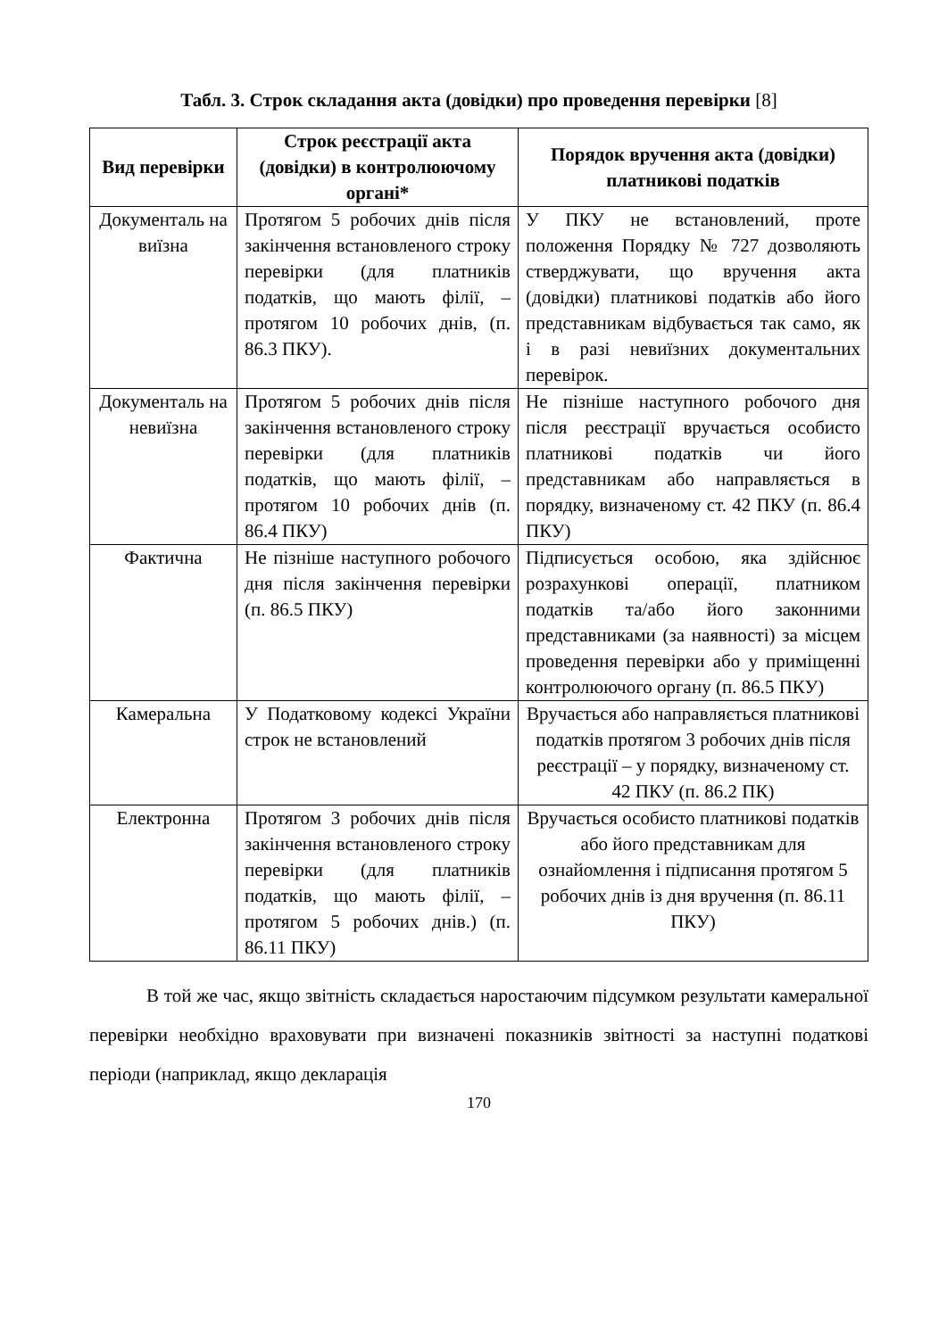Табл. 3. Строк складання акта (довідки) про проведення перевірки [8]
| Вид перевірки | Строк реєстрації акта (довідки) в контролюючому органі* | Порядок вручення акта (довідки) платникові податків |
| --- | --- | --- |
| Документаль на виїзна | Протягом 5 робочих днів після закінчення встановленого строку перевірки (для платників податків, що мають філії, – протягом 10 робочих днів, (п. 86.3 ПКУ). | У ПКУ не встановлений, проте положення Порядку № 727 дозволяють стверджувати, що вручення акта (довідки) платникові податків або його представникам відбувається так само, як і в разі невиїзних документальних перевірок. |
| Документаль на невиїзна | Протягом 5 робочих днів після закінчення встановленого строку перевірки (для платників податків, що мають філії, – протягом 10 робочих днів (п. 86.4 ПКУ) | Не пізніше наступного робочого дня після реєстрації вручається особисто платникові податків чи його представникам або направляється в порядку, визначеному ст. 42 ПКУ (п. 86.4 ПКУ) |
| Фактична | Не пізніше наступного робочого дня після закінчення перевірки (п. 86.5 ПКУ) | Підписується особою, яка здійснює розрахункові операції, платником податків та/або його законними представниками (за наявності) за місцем проведення перевірки або у приміщенні контролюючого органу (п. 86.5 ПКУ) |
| Камеральна | У Податковому кодексі України строк не встановлений | Вручається або направляється платникові податків протягом 3 робочих днів після реєстрації – у порядку, визначеному ст. 42 ПКУ (п. 86.2 ПК) |
| Електронна | Протягом 3 робочих днів після закінчення встановленого строку перевірки (для платників податків, що мають філії, – протягом 5 робочих днів.) (п. 86.11 ПКУ) | Вручається особисто платникові податків або його представникам для ознайомлення і підписання протягом 5 робочих днів із дня вручення (п. 86.11 ПКУ) |
В той же час, якщо звітність складається наростаючим підсумком результати камеральної перевірки необхідно враховувати при визначені показників звітності за наступні податкові періоди (наприклад, якщо декларація
170